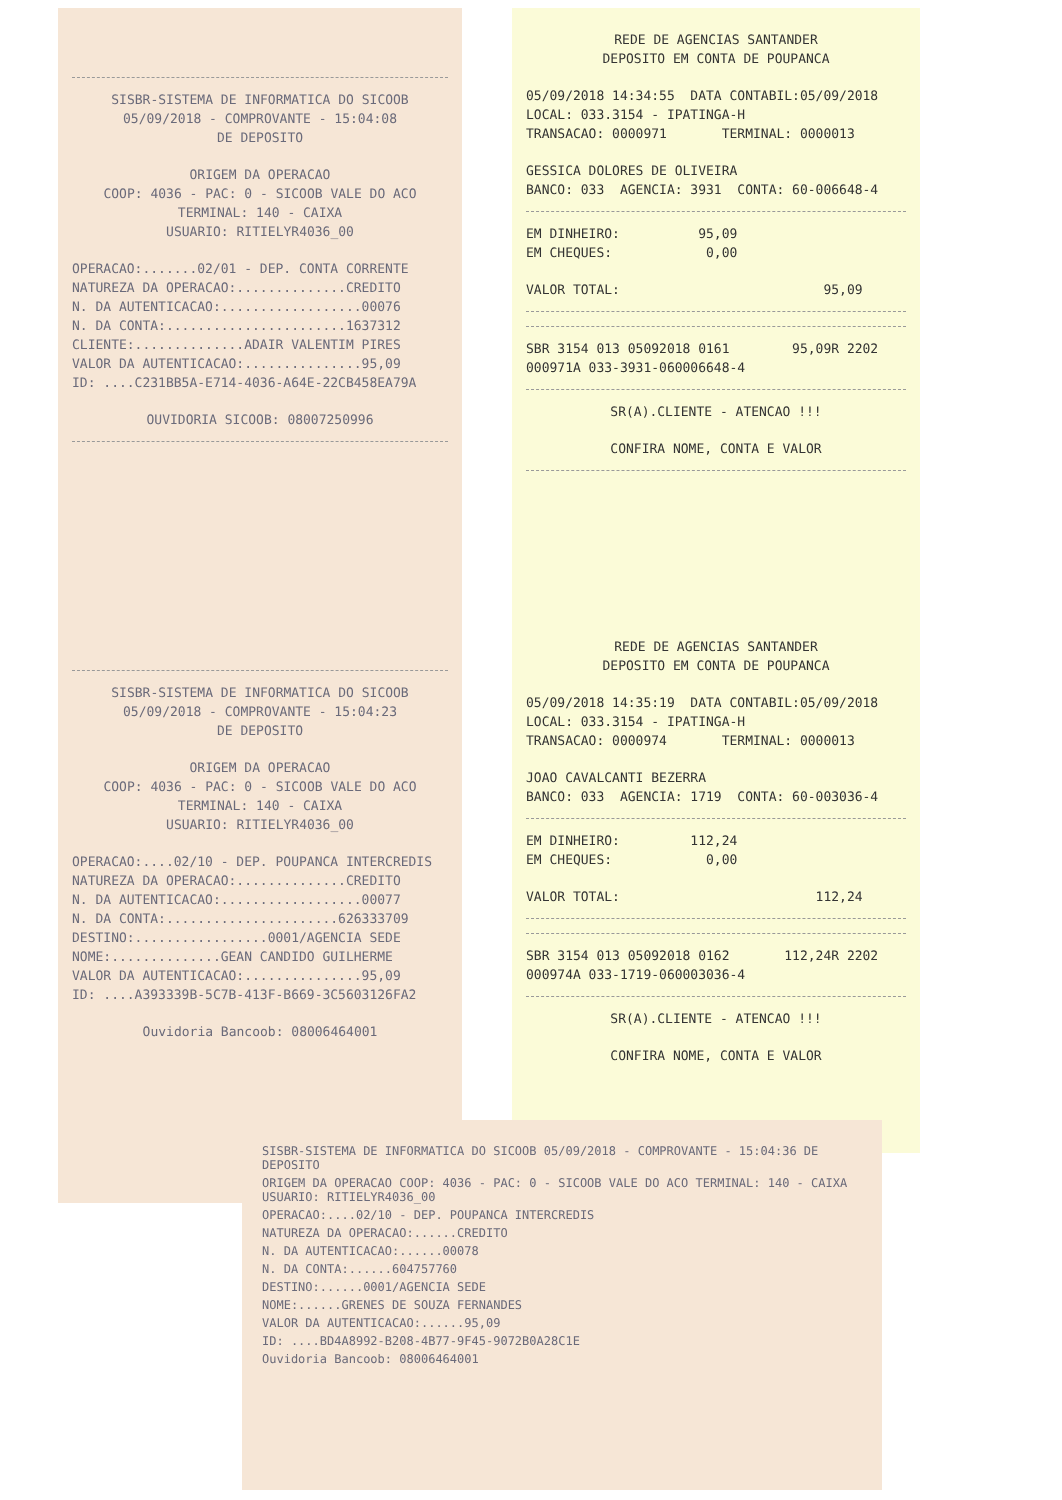SISBR-SISTEMA DE INFORMATICA DO SICOOB
05/09/2018 - COMPROVANTE - 15:04:08
DE DEPOSITO
ORIGEM DA OPERACAO
COOP: 4036 - PAC: 0 - SICOOB VALE DO ACO
TERMINAL: 140 - CAIXA
USUARIO: RITIELYR4036_00
OPERACAO:.......02/01 - DEP. CONTA CORRENTE
NATUREZA DA OPERACAO:..............CREDITO
N. DA AUTENTICACAO:..................00076
N. DA CONTA:.......................1637312
CLIENTE:..............ADAIR VALENTIM PIRES
VALOR DA AUTENTICACAO:...............95,09
ID: ....C231BB5A-E714-4036-A64E-22CB458EA79A
OUVIDORIA SICOOB: 08007250996
SISBR-SISTEMA DE INFORMATICA DO SICOOB
05/09/2018 - COMPROVANTE - 15:04:23
DE DEPOSITO
ORIGEM DA OPERACAO
COOP: 4036 - PAC: 0 - SICOOB VALE DO ACO
TERMINAL: 140 - CAIXA
USUARIO: RITIELYR4036_00
OPERACAO:....02/10 - DEP. POUPANCA INTERCREDIS
NATUREZA DA OPERACAO:..............CREDITO
N. DA AUTENTICACAO:..................00077
N. DA CONTA:......................626333709
DESTINO:.................0001/AGENCIA SEDE
NOME:..............GEAN CANDIDO GUILHERME
VALOR DA AUTENTICACAO:...............95,09
ID: ....A393339B-5C7B-413F-B669-3C5603126FA2
Ouvidoria Bancoob: 08006464001
REDE DE AGENCIAS SANTANDER
DEPOSITO EM CONTA DE POUPANCA
05/09/2018 14:34:55 DATA CONTABIL:05/09/2018
LOCAL: 033.3154 - IPATINGA-H
TRANSACAO: 0000971 TERMINAL: 0000013
GESSICA DOLORES DE OLIVEIRA
BANCO: 033 AGENCIA: 3931 CONTA: 60-006648-4
EM DINHEIRO: 95,09
EM CHEQUES: 0,00
VALOR TOTAL: 95,09
SBR 3154 013 05092018 0161 95,09R 2202
000971A 033-3931-060006648-4
SR(A).CLIENTE - ATENCAO !!!
CONFIRA NOME, CONTA E VALOR
REDE DE AGENCIAS SANTANDER
DEPOSITO EM CONTA DE POUPANCA
05/09/2018 14:35:19 DATA CONTABIL:05/09/2018
LOCAL: 033.3154 - IPATINGA-H
TRANSACAO: 0000974 TERMINAL: 0000013
JOAO CAVALCANTI BEZERRA
BANCO: 033 AGENCIA: 1719 CONTA: 60-003036-4
EM DINHEIRO: 112,24
EM CHEQUES: 0,00
VALOR TOTAL: 112,24
SBR 3154 013 05092018 0162 112,24R 2202
000974A 033-1719-060003036-4
SR(A).CLIENTE - ATENCAO !!!
CONFIRA NOME, CONTA E VALOR
SISBR-SISTEMA DE INFORMATICA DO SICOOB 05/09/2018 - COMPROVANTE - 15:04:36 DE DEPOSITO
ORIGEM DA OPERACAO COOP: 4036 - PAC: 0 - SICOOB VALE DO ACO TERMINAL: 140 - CAIXA USUARIO: RITIELYR4036_00
OPERACAO:....02/10 - DEP. POUPANCA INTERCREDIS
NATUREZA DA OPERACAO:......CREDITO
N. DA AUTENTICACAO:......00078
N. DA CONTA:......604757760
DESTINO:......0001/AGENCIA SEDE
NOME:......GRENES DE SOUZA FERNANDES
VALOR DA AUTENTICACAO:......95,09
ID: ....BD4A8992-B208-4B77-9F45-9072B0A28C1E
Ouvidoria Bancoob: 08006464001